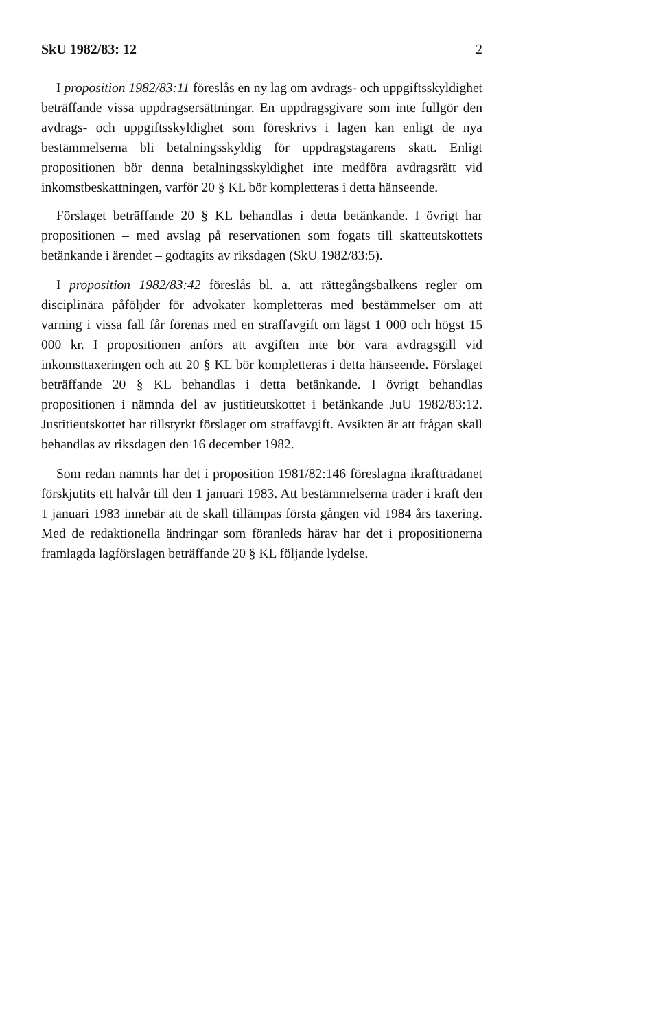SkU 1982/83: 12 2
I proposition 1982/83:11 föreslås en ny lag om avdrags- och uppgiftsskyldighet beträffande vissa uppdragsersättningar. En uppdragsgivare som inte fullgör den avdrags- och uppgiftsskyldighet som föreskrivs i lagen kan enligt de nya bestämmelserna bli betalningsskyldig för uppdragstagarens skatt. Enligt propositionen bör denna betalningsskyldighet inte medföra avdragsrätt vid inkomstbeskattningen, varför 20 § KL bör kompletteras i detta hänseende.
Förslaget beträffande 20 § KL behandlas i detta betänkande. I övrigt har propositionen – med avslag på reservationen som fogats till skatteutskottets betänkande i ärendet – godtagits av riksdagen (SkU 1982/83:5).
I proposition 1982/83:42 föreslås bl. a. att rättegångsbalkens regler om disciplinära påföljder för advokater kompletteras med bestämmelser om att varning i vissa fall får förenas med en straffavgift om lägst 1 000 och högst 15 000 kr. I propositionen anförs att avgiften inte bör vara avdragsgill vid inkomsttaxeringen och att 20 § KL bör kompletteras i detta hänseende. Förslaget beträffande 20 § KL behandlas i detta betänkande. I övrigt behandlas propositionen i nämnda del av justitieutskottet i betänkande JuU 1982/83:12. Justitieutskottet har tillstyrkt förslaget om straffavgift. Avsikten är att frågan skall behandlas av riksdagen den 16 december 1982.
Som redan nämnts har det i proposition 1981/82:146 föreslagna ikraftträdanet förskjutits ett halvår till den 1 januari 1983. Att bestämmelserna träder i kraft den 1 januari 1983 innebär att de skall tillämpas första gången vid 1984 års taxering. Med de redaktionella ändringar som föranleds härav har det i propositionerna framlagda lagförslagen beträffande 20 § KL följande lydelse.